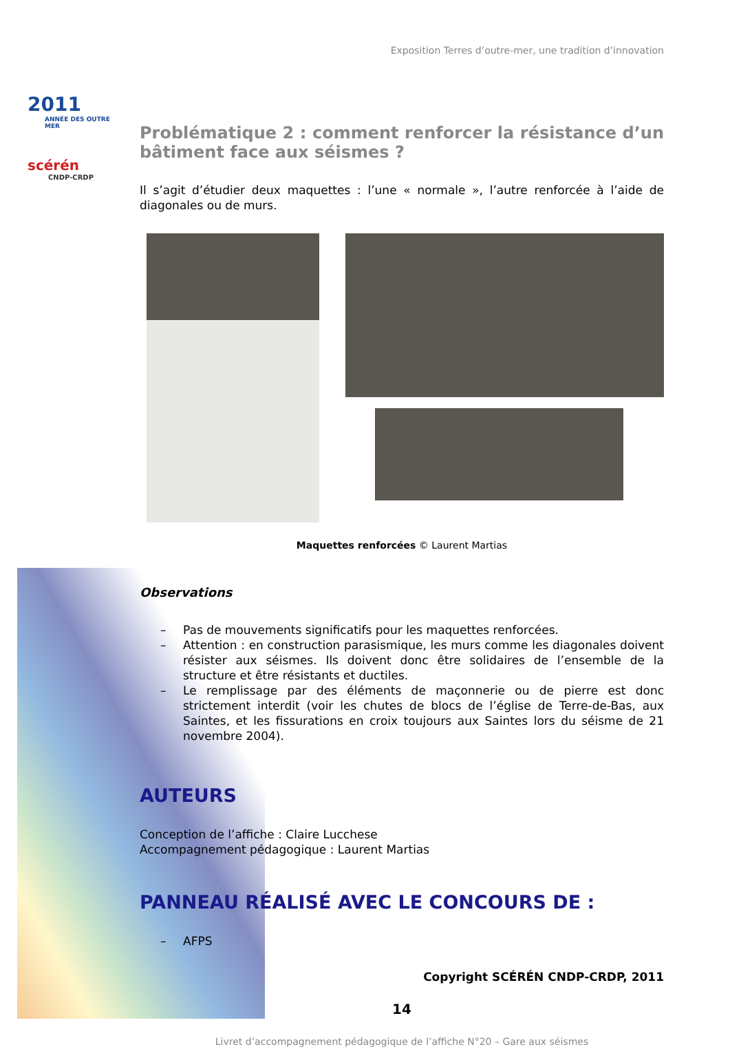2011
ANNÉE DES OUTRE MER
scérén
CNDP-CRDP
Exposition Terres d’outre-mer, une tradition d’innovation
Problématique 2 : comment renforcer la résistance d’un bâtiment face aux séismes ?
Il s’agit d’étudier deux maquettes : l’une « normale », l’autre renforcée à l’aide de diagonales ou de murs.
Maquettes renforcées © Laurent Martias
Observations
– Pas de mouvements significatifs pour les maquettes renforcées.
– Attention : en construction parasismique, les murs comme les diagonales doivent résister aux séismes. Ils doivent donc être solidaires de l’ensemble de la structure et être résistants et ductiles.
– Le remplissage par des éléments de maçonnerie ou de pierre est donc strictement interdit (voir les chutes de blocs de l’église de Terre-de-Bas, aux Saintes, et les fissurations en croix toujours aux Saintes lors du séisme de 21 novembre 2004).
AUTEURS
Conception de l’affiche : Claire Lucchese
Accompagnement pédagogique : Laurent Martias
PANNEAU RÉALISÉ AVEC LE CONCOURS DE :
– AFPS
Copyright SCÉRÉN CNDP-CRDP, 2011
14
Livret d’accompagnement pédagogique de l’affiche N°20 – Gare aux séismes